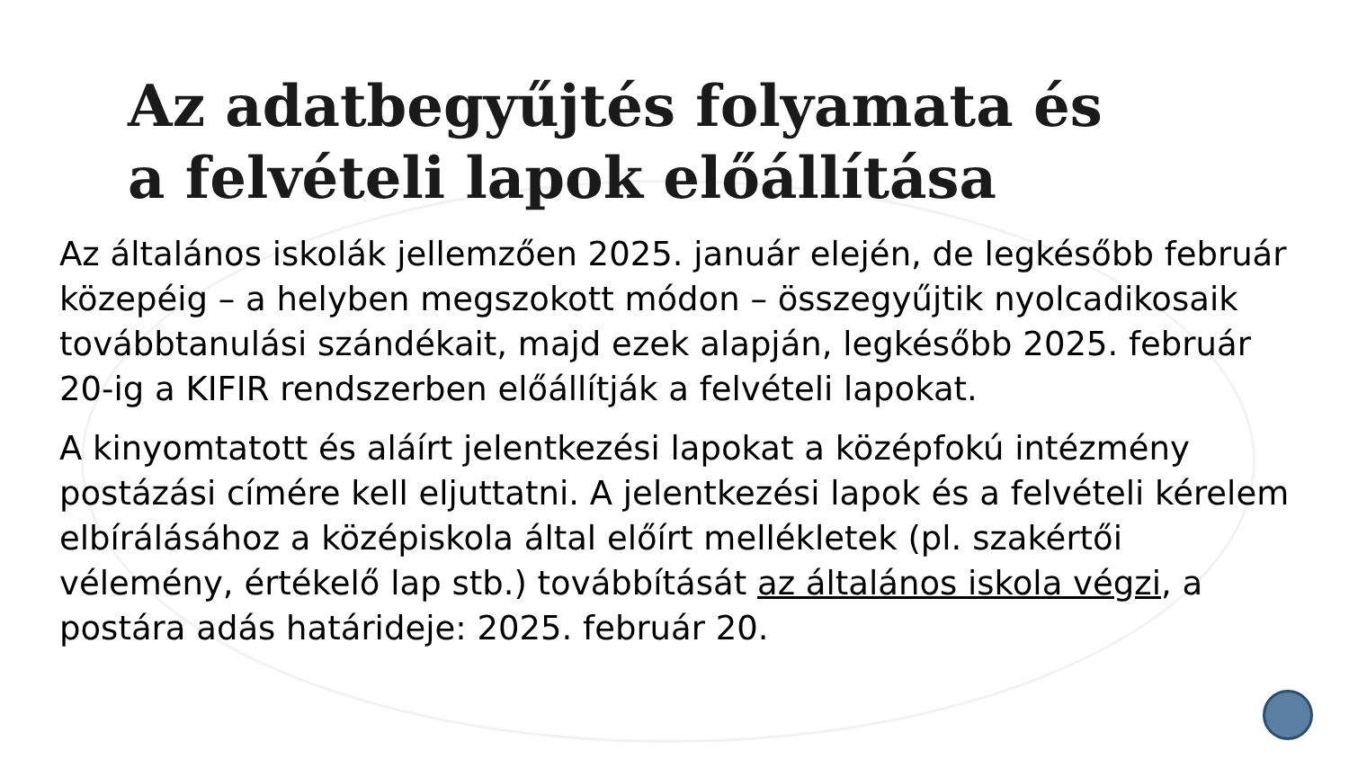Az adatbegyűjtés folyamata és
a felvételi lapok előállítása
Az általános iskolák jellemzően 2025. január elején, de legkésőbb február közepéig – a helyben megszokott módon – összegyűjtik nyolcadikosaik továbbtanulási szándékait, majd ezek alapján, legkésőbb 2025. február 20-ig a KIFIR rendszerben előállítják a felvételi lapokat.
A kinyomtatott és aláírt jelentkezési lapokat a középfokú intézmény postázási címére kell eljuttatni. A jelentkezési lapok és a felvételi kérelem elbírálásához a középiskola által előírt mellékletek (pl. szakértői vélemény, értékelő lap stb.) továbbítását az általános iskola végzi, a postára adás határideje: 2025. február 20.